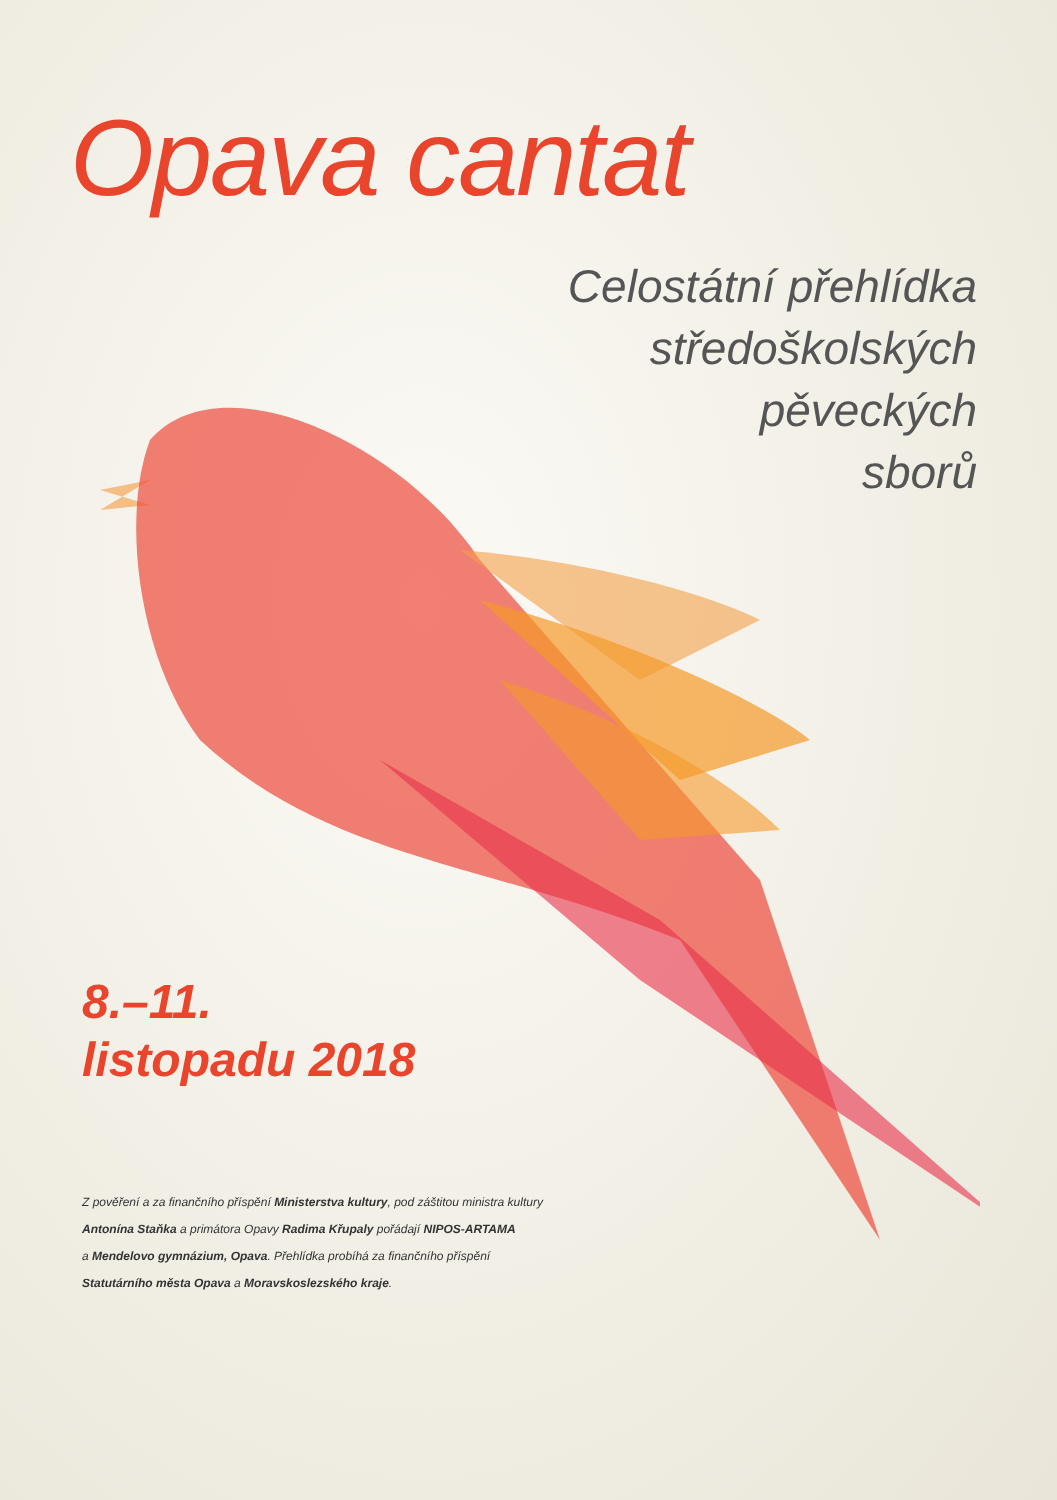Opava cantat
Celostátní přehlídka
středoškolských
pěveckých
sborů
8.–11.
listopadu 2018
Z pověření a za finančního příspění Ministerstva kultury, pod záštitou ministra kultury
Antonína Staňka a primátora Opavy Radima Křupaly pořádají NIPOS-ARTAMA
a Mendelovo gymnázium, Opava. Přehlídka probíhá za finančního příspění
Statutárního města Opava a Moravskoslezského kraje.